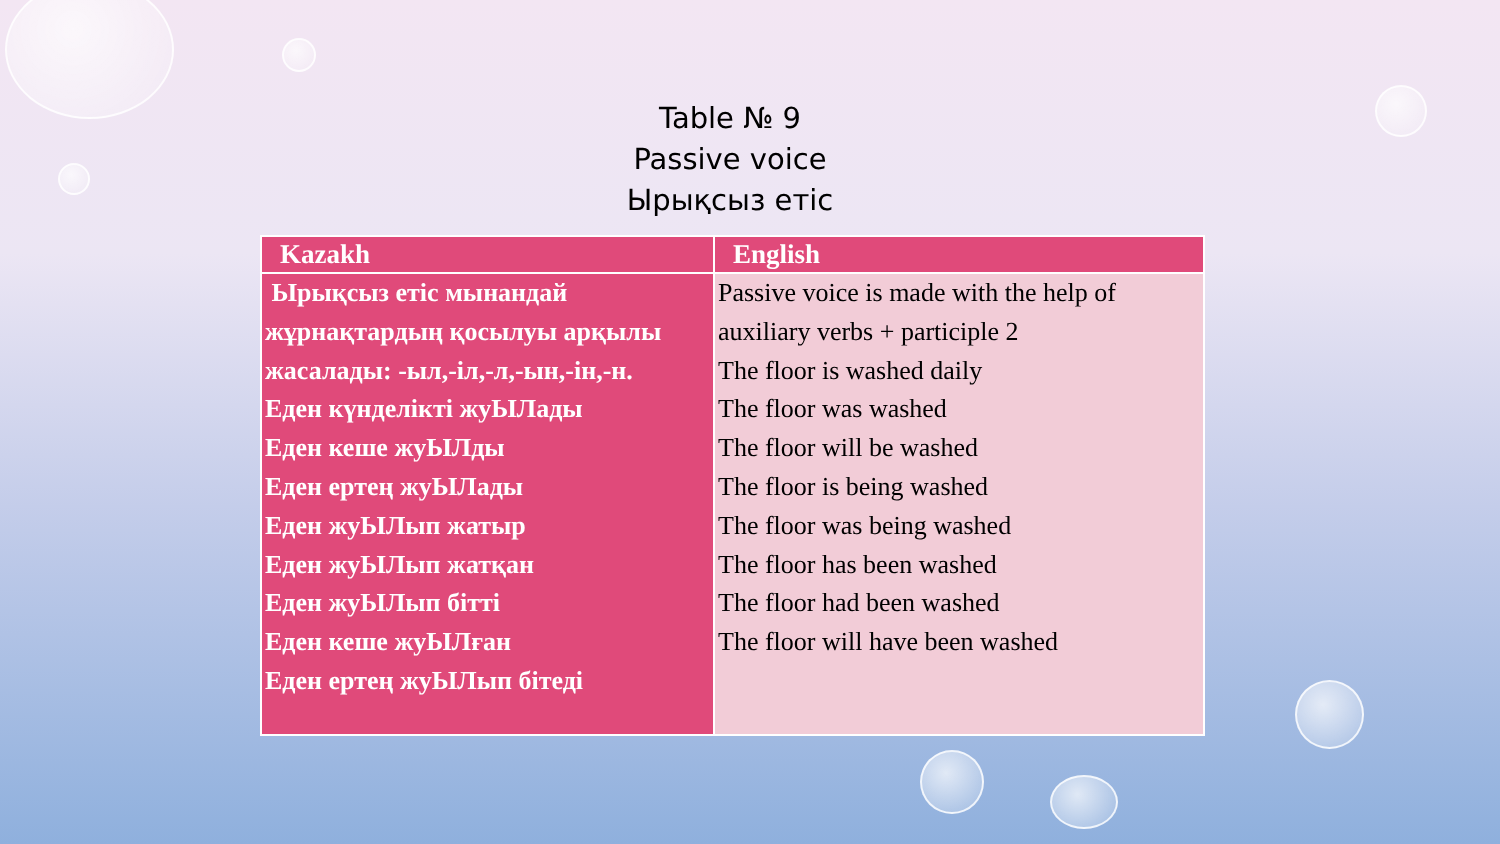Table № 9
Passive voice
Ырықсыз етіс
| Kazakh | English |
| --- | --- |
| Ырықсыз етіс мынандай жұрнақтардың қосылуы арқылы жасалады: -ыл,-іл,-л,-ын,-ін,-н. Еден күнделікті жуЫЛады Еден кеше жуЫЛды Еден ертең жуЫЛады Еден жуЫЛып жатыр Еден жуЫЛып жатқан Еден жуЫЛып бітті Еден кеше жуЫЛған Еден ертең жуЫЛып бітеді | Passive voice is made with the help of auxiliary verbs + participle 2 The floor is washed daily The floor was washed The floor will be washed The floor is being washed The floor was being washed The floor has been washed The floor had been washed The floor will have been washed |